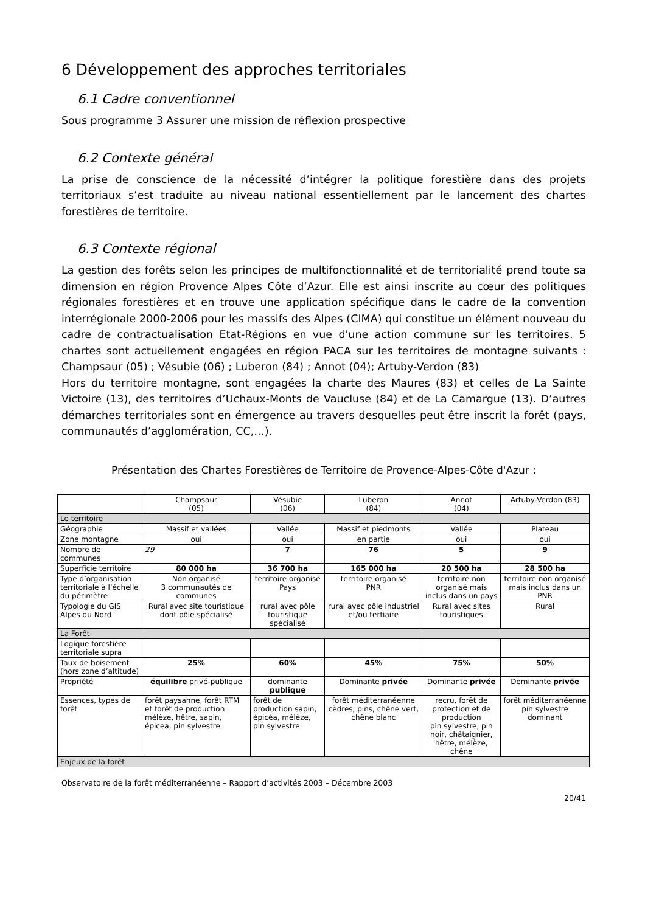6 Développement des approches territoriales
6.1 Cadre conventionnel
Sous programme 3 Assurer une mission de réflexion prospective
6.2 Contexte général
La prise de conscience de la nécessité d’intégrer la politique forestière dans des projets territoriaux s’est traduite au niveau national essentiellement par le lancement des chartes forestières de territoire.
6.3 Contexte régional
La gestion des forêts selon les principes de multifonctionnalité et de territorialité prend toute sa dimension en région Provence Alpes Côte d’Azur. Elle est ainsi inscrite au cœur des politiques régionales forestières et en trouve une application spécifique dans le cadre de la convention interrégionale 2000-2006 pour les massifs des Alpes (CIMA) qui constitue un élément nouveau du cadre de contractualisation Etat-Régions en vue d'une action commune sur les territoires. 5 chartes sont actuellement engagées en région PACA sur les territoires de montagne suivants : Champsaur (05) ; Vésubie (06) ; Luberon (84) ; Annot (04); Artuby-Verdon (83)
Hors du territoire montagne, sont engagées la charte des Maures (83) et celles de La Sainte Victoire (13), des territoires d’Uchaux-Monts de Vaucluse (84) et de La Camargue (13). D’autres démarches territoriales sont en émergence au travers desquelles peut être inscrit la forêt (pays, communautés d’agglomération, CC,…).
Présentation des Chartes Forestières de Territoire de Provence-Alpes-Côte d'Azur :
| | Champsaur (05) | Vésubie (06) | Luberon (84) | Annot (04) | Artuby-Verdon (83) |
| --- | --- | --- | --- | --- | --- |
| Le territoire | | | | | |
| Géographie | Massif et vallées | Vallée | Massif et piedmonts | Vallée | Plateau |
| Zone montagne | oui | oui | en partie | oui | oui |
| Nombre de communes | 29 | 7 | 76 | 5 | 9 |
| Superficie territoire | 80 000 ha | 36 700 ha | 165 000 ha | 20 500 ha | 28 500 ha |
| Type d’organisation territoriale à l’échelle du périmètre | Non organisé 3 communautés de communes | territoire organisé Pays | territoire organisé PNR | territoire non organisé mais inclus dans un pays | territoire non organisé mais inclus dans un PNR |
| Typologie du GIS Alpes du Nord | Rural avec site touristique dont pôle spécialisé | rural avec pôle touristique spécialisé | rural avec pôle industriel et/ou tertiaire | Rural avec sites touristiques | Rural |
| La Forêt | | | | | |
| Logique forestière territoriale supra | | | | | |
| Taux de boisement (hors zone d’altitude) | 25% | 60% | 45% | 75% | 50% |
| Propriété | équilibre privé-publique | dominante publique | Dominante privée | Dominante privée | Dominante privée |
| Essences, types de forêt | forêt paysanne, forêt RTM et forêt de production mélèze, hêtre, sapin, épicea, pin sylvestre | forêt de production sapin, épicéa, mélèze, pin sylvestre | forêt méditerranéenne cèdres, pins, chêne vert, chêne blanc | recru, forêt de protection et de production pin sylvestre, pin noir, châtaignier, hêtre, mélèze, chêne | forêt méditerranéenne pin sylvestre dominant |
| Enjeux de la forêt | | | | | |
Observatoire de la forêt méditerranéenne – Rapport d’activités 2003 – Décembre 2003
20/41